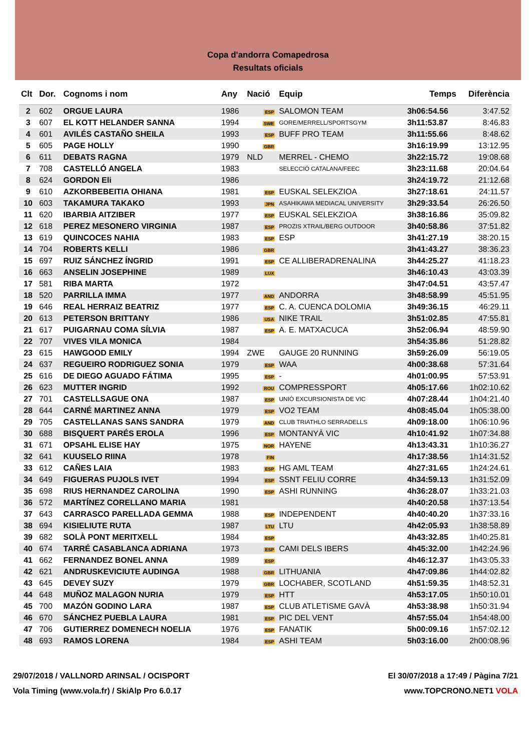Copa d'andorra Comapedrosa
Resultats oficials
| Clt | Dor. | Cognoms i nom | Any | Nació | Equip | Temps | Diferència |
| --- | --- | --- | --- | --- | --- | --- | --- |
| 2 | 602 | ORGUE LAURA | 1986 | ESP | SALOMON TEAM | 3h06:54.56 | 3:47.52 |
| 3 | 607 | EL KOTT HELANDER SANNA | 1994 | SWE | GORE/MERRELL/SPORTSGYM | 3h11:53.87 | 8:46.83 |
| 4 | 601 | AVILÉS CASTAÑO SHEILA | 1993 | ESP | BUFF PRO TEAM | 3h11:55.66 | 8:48.62 |
| 5 | 605 | PAGE HOLLY | 1990 | GBR | | 3h16:19.99 | 13:12.95 |
| 6 | 611 | DEBATS RAGNA | 1979 | NLD | MERREL - CHEMO | 3h22:15.72 | 19:08.68 |
| 7 | 708 | CASTELLÓ ANGELA | 1983 | | SELECCIÓ CATALANA/FEEC | 3h23:11.68 | 20:04.64 |
| 8 | 624 | GORDON Eli | 1986 | | | 3h24:19.72 | 21:12.68 |
| 9 | 610 | AZKORBEBEITIA OHIANA | 1981 | ESP | EUSKAL SELEKZIOA | 3h27:18.61 | 24:11.57 |
| 10 | 603 | TAKAMURA TAKAKO | 1993 | JPN | ASAHIKAWA MEDIACAL UNIVERSITY | 3h29:33.54 | 26:26.50 |
| 11 | 620 | IBARBIA AITZIBER | 1977 | ESP | EUSKAL SELEKZIOA | 3h38:16.86 | 35:09.82 |
| 12 | 618 | PEREZ MESONERO VIRGINIA | 1987 | ESP | PROZIS XTRAIL/BERG OUTDOOR | 3h40:58.86 | 37:51.82 |
| 13 | 619 | QUINCOCES NAHIA | 1983 | ESP | ESP | 3h41:27.19 | 38:20.15 |
| 14 | 704 | ROBERTS KELLI | 1986 | GBR | | 3h41:43.27 | 38:36.23 |
| 15 | 697 | RUIZ SÁNCHEZ ÍNGRID | 1991 | ESP | CE ALLIBERADRENALINA | 3h44:25.27 | 41:18.23 |
| 16 | 663 | ANSELIN JOSEPHINE | 1989 | LUX | | 3h46:10.43 | 43:03.39 |
| 17 | 581 | RIBA MARTA | 1972 | | | 3h47:04.51 | 43:57.47 |
| 18 | 520 | PARRILLA IMMA | 1977 | AND | ANDORRA | 3h48:58.99 | 45:51.95 |
| 19 | 646 | REAL HERRAIZ BEATRIZ | 1977 | ESP | C. A. CUENCA DOLOMIA | 3h49:36.15 | 46:29.11 |
| 20 | 613 | PETERSON BRITTANY | 1986 | USA | NIKE TRAIL | 3h51:02.85 | 47:55.81 |
| 21 | 617 | PUIGARNAU COMA SÍLVIA | 1987 | ESP | A. E. MATXACUCA | 3h52:06.94 | 48:59.90 |
| 22 | 707 | VIVES VILA MONICA | 1984 | | | 3h54:35.86 | 51:28.82 |
| 23 | 615 | HAWGOOD EMILY | 1994 | ZWE | GAUGE 20 RUNNING | 3h59:26.09 | 56:19.05 |
| 24 | 637 | REGUEIRO RODRIGUEZ SONIA | 1979 | ESP | WAA | 4h00:38.68 | 57:31.64 |
| 25 | 616 | DE DIEGO AGUADO FÁTIMA | 1995 | ESP | - | 4h01:00.95 | 57:53.91 |
| 26 | 623 | MUTTER INGRID | 1992 | ROU | COMPRESSPORT | 4h05:17.66 | 1h02:10.62 |
| 27 | 701 | CASTELLSAGUE ONA | 1987 | ESP | UNIÓ EXCURSIONISTA DE VIC | 4h07:28.44 | 1h04:21.40 |
| 28 | 644 | CARNÉ MARTINEZ ANNA | 1979 | ESP | VO2 TEAM | 4h08:45.04 | 1h05:38.00 |
| 29 | 705 | CASTELLANAS SANS SANDRA | 1979 | AND | CLUB TRIATHLO SERRADELLS | 4h09:18.00 | 1h06:10.96 |
| 30 | 688 | BISQUERT PARÉS EROLA | 1996 | ESP | MONTANYÀ VIC | 4h10:41.92 | 1h07:34.88 |
| 31 | 671 | OPSAHL ELISE HAY | 1975 | NOR | HAYENE | 4h13:43.31 | 1h10:36.27 |
| 32 | 641 | KUUSELO RIINA | 1978 | FIN | | 4h17:38.56 | 1h14:31.52 |
| 33 | 612 | CAÑES LAIA | 1983 | ESP | HG AML TEAM | 4h27:31.65 | 1h24:24.61 |
| 34 | 649 | FIGUERAS PUJOLS IVET | 1994 | ESP | SSNT FELIU CORRE | 4h34:59.13 | 1h31:52.09 |
| 35 | 698 | RIUS HERNANDEZ CAROLINA | 1990 | ESP | ASHI RUNNING | 4h36:28.07 | 1h33:21.03 |
| 36 | 572 | MARTÍNEZ CORELLANO MARIA | 1981 | | | 4h40:20.58 | 1h37:13.54 |
| 37 | 643 | CARRASCO PARELLADA GEMMA | 1988 | ESP | INDEPENDENT | 4h40:40.20 | 1h37:33.16 |
| 38 | 694 | KISIELIUTE RUTA | 1987 | LTU | LTU | 4h42:05.93 | 1h38:58.89 |
| 39 | 682 | SOLÀ PONT MERITXELL | 1984 | ESP | | 4h43:32.85 | 1h40:25.81 |
| 40 | 674 | TARRÉ CASABLANCA ADRIANA | 1973 | ESP | CAMI DELS IBERS | 4h45:32.00 | 1h42:24.96 |
| 41 | 662 | FERNANDEZ BONEL ANNA | 1989 | ESP | | 4h46:12.37 | 1h43:05.33 |
| 42 | 621 | ANDRUSKEVICIUTE AUDINGA | 1988 | GBR | LITHUANIA | 4h47:09.86 | 1h44:02.82 |
| 43 | 645 | DEVEY SUZY | 1979 | GBR | LOCHABER, SCOTLAND | 4h51:59.35 | 1h48:52.31 |
| 44 | 648 | MUÑOZ MALAGON NURIA | 1979 | ESP | HTT | 4h53:17.05 | 1h50:10.01 |
| 45 | 700 | MAZÓN GODINO LARA | 1987 | ESP | CLUB ATLETISME GAVÀ | 4h53:38.98 | 1h50:31.94 |
| 46 | 670 | SÁNCHEZ PUEBLA LAURA | 1981 | ESP | PIC DEL VENT | 4h57:55.04 | 1h54:48.00 |
| 47 | 706 | GUTIERREZ DOMENECH NOELIA | 1976 | ESP | FANATIK | 5h00:09.16 | 1h57:02.12 |
| 48 | 693 | RAMOS LORENA | 1984 | ESP | ASHI TEAM | 5h03:16.00 | 2h00:08.96 |
29/07/2018 / VALLNORD ARINSAL / OCISPORT El 30/07/2018 a 17:49 / Pàgina 7/21
Vola Timing (www.vola.fr) / SkiAlp Pro 6.0.17 www.TOPCRONO.NET1 VOLA